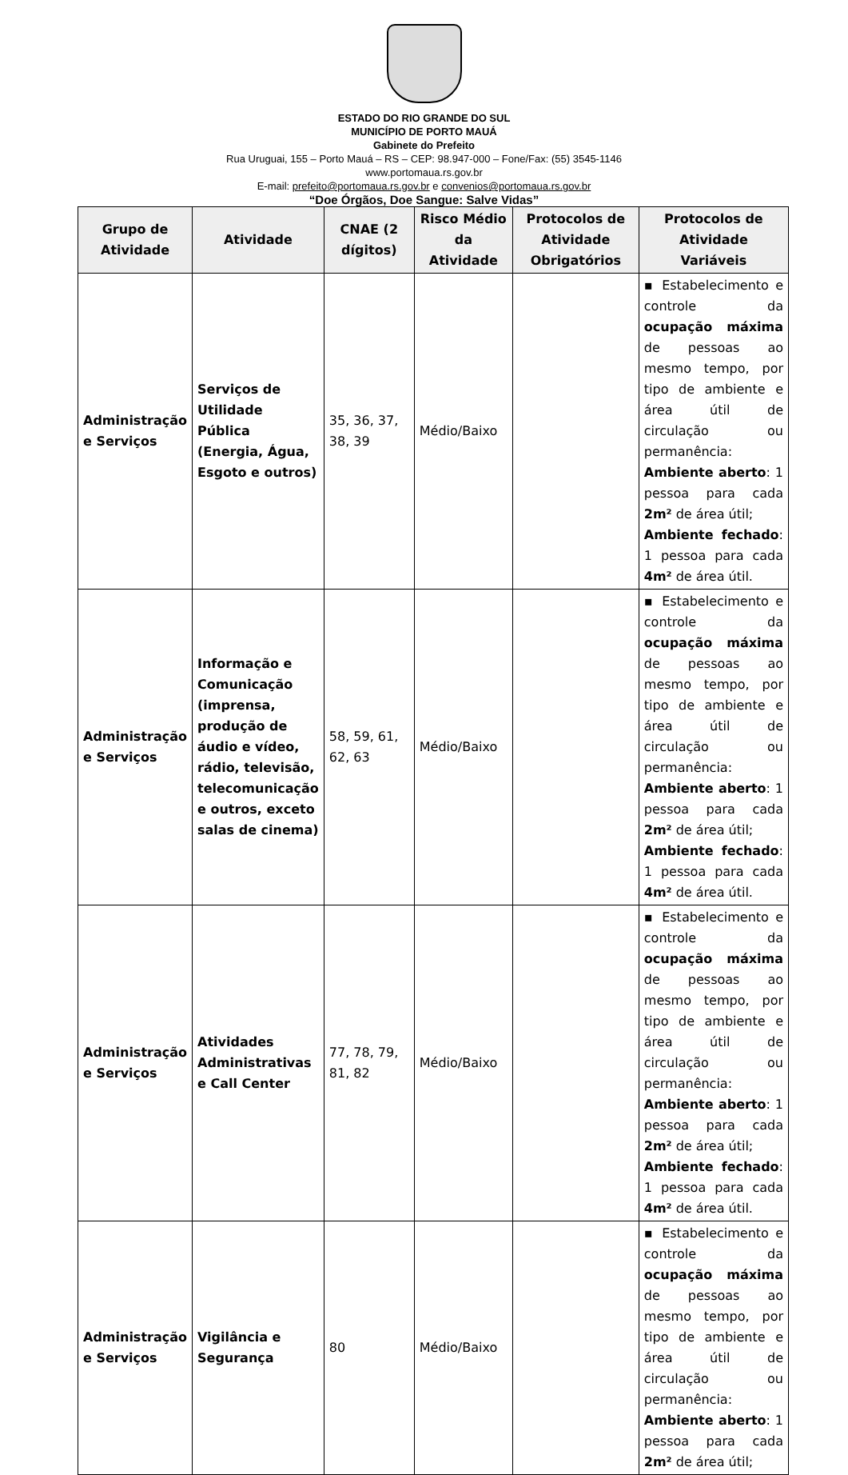ESTADO DO RIO GRANDE DO SUL
MUNICÍPIO DE PORTO MAUÁ
Gabinete do Prefeito
Rua Uruguai, 155 – Porto Mauá – RS – CEP: 98.947-000 – Fone/Fax: (55) 3545-1146
www.portomaua.rs.gov.br
E-mail: prefeito@portomaua.rs.gov.br e convenios@portomaua.rs.gov.br
“Doe Órgãos, Doe Sangue: Salve Vidas”
| Grupo de Atividade | Atividade | CNAE (2 dígitos) | Risco Médio da Atividade | Protocolos de Atividade Obrigatórios | Protocolos de Atividade Variáveis |
| --- | --- | --- | --- | --- | --- |
| Administração e Serviços | Serviços de Utilidade Pública (Energia, Água, Esgoto e outros) | 35, 36, 37, 38, 39 | Médio/Baixo | | ▪ Estabelecimento e controle da ocupação máxima de pessoas ao mesmo tempo, por tipo de ambiente e área útil de circulação ou permanência: Ambiente aberto : 1 pessoa para cada 2m² de área útil; Ambiente fechado : 1 pessoa para cada 4m² de área útil. |
| Administração e Serviços | Informação e Comunicação (imprensa, produção de áudio e vídeo, rádio, televisão, telecomunicação e outros, exceto salas de cinema) | 58, 59, 61, 62, 63 | Médio/Baixo | | ▪ Estabelecimento e controle da ocupação máxima de pessoas ao mesmo tempo, por tipo de ambiente e área útil de circulação ou permanência: Ambiente aberto : 1 pessoa para cada 2m² de área útil; Ambiente fechado : 1 pessoa para cada 4m² de área útil. |
| Administração e Serviços | Atividades Administrativas e Call Center | 77, 78, 79, 81, 82 | Médio/Baixo | | ▪ Estabelecimento e controle da ocupação máxima de pessoas ao mesmo tempo, por tipo de ambiente e área útil de circulação ou permanência: Ambiente aberto : 1 pessoa para cada 2m² de área útil; Ambiente fechado : 1 pessoa para cada 4m² de área útil. |
| Administração e Serviços | Vigilância e Segurança | 80 | Médio/Baixo | | ▪ Estabelecimento e controle da ocupação máxima de pessoas ao mesmo tempo, por tipo de ambiente e área útil de circulação ou permanência: Ambiente aberto : 1 pessoa para cada 2m² de área útil; |